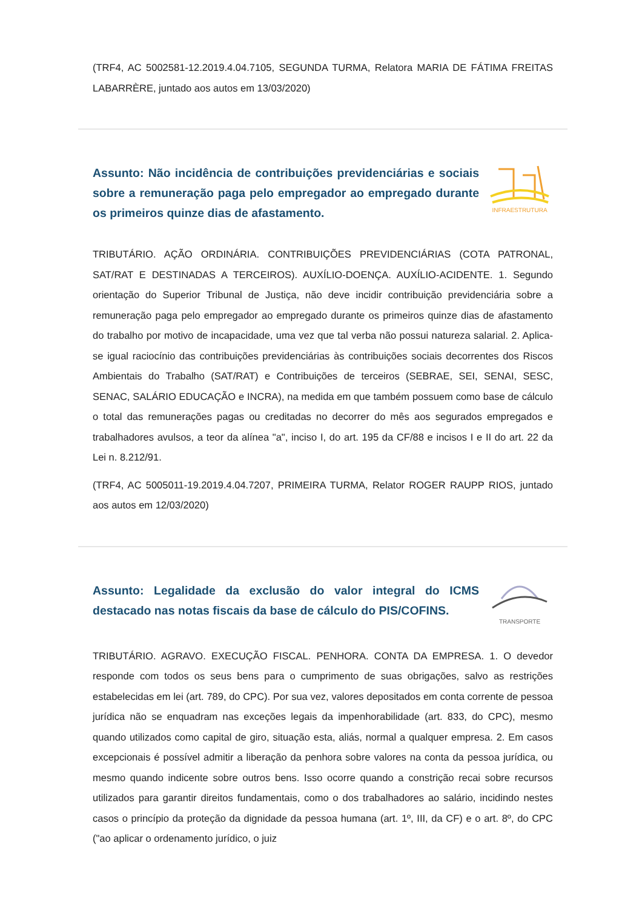(TRF4, AC 5002581-12.2019.4.04.7105, SEGUNDA TURMA, Relatora MARIA DE FÁTIMA FREITAS LABARRÈRE, juntado aos autos em 13/03/2020)
Assunto: Não incidência de contribuições previdenciárias e sociais sobre a remuneração paga pelo empregador ao empregado durante os primeiros quinze dias de afastamento.
INFRAESTRUTURA
TRIBUTÁRIO. AÇÃO ORDINÁRIA. CONTRIBUIÇÕES PREVIDENCIÁRIAS (COTA PATRONAL, SAT/RAT E DESTINADAS A TERCEIROS). AUXÍLIO-DOENÇA. AUXÍLIO-ACIDENTE. 1. Segundo orientação do Superior Tribunal de Justiça, não deve incidir contribuição previdenciária sobre a remuneração paga pelo empregador ao empregado durante os primeiros quinze dias de afastamento do trabalho por motivo de incapacidade, uma vez que tal verba não possui natureza salarial. 2. Aplica-se igual raciocínio das contribuições previdenciárias às contribuições sociais decorrentes dos Riscos Ambientais do Trabalho (SAT/RAT) e Contribuições de terceiros (SEBRAE, SEI, SENAI, SESC, SENAC, SALÁRIO EDUCAÇÃO e INCRA), na medida em que também possuem como base de cálculo o total das remunerações pagas ou creditadas no decorrer do mês aos segurados empregados e trabalhadores avulsos, a teor da alínea "a", inciso I, do art. 195 da CF/88 e incisos I e II do art. 22 da Lei n. 8.212/91.
(TRF4, AC 5005011-19.2019.4.04.7207, PRIMEIRA TURMA, Relator ROGER RAUPP RIOS, juntado aos autos em 12/03/2020)
Assunto: Legalidade da exclusão do valor integral do ICMS destacado nas notas fiscais da base de cálculo do PIS/COFINS.
TRANSPORTE
TRIBUTÁRIO. AGRAVO. EXECUÇÃO FISCAL. PENHORA. CONTA DA EMPRESA. 1. O devedor responde com todos os seus bens para o cumprimento de suas obrigações, salvo as restrições estabelecidas em lei (art. 789, do CPC). Por sua vez, valores depositados em conta corrente de pessoa jurídica não se enquadram nas exceções legais da impenhorabilidade (art. 833, do CPC), mesmo quando utilizados como capital de giro, situação esta, aliás, normal a qualquer empresa. 2. Em casos excepcionais é possível admitir a liberação da penhora sobre valores na conta da pessoa jurídica, ou mesmo quando indicente sobre outros bens. Isso ocorre quando a constrição recai sobre recursos utilizados para garantir direitos fundamentais, como o dos trabalhadores ao salário, incidindo nestes casos o princípio da proteção da dignidade da pessoa humana (art. 1º, III, da CF) e o art. 8º, do CPC ("ao aplicar o ordenamento jurídico, o juiz